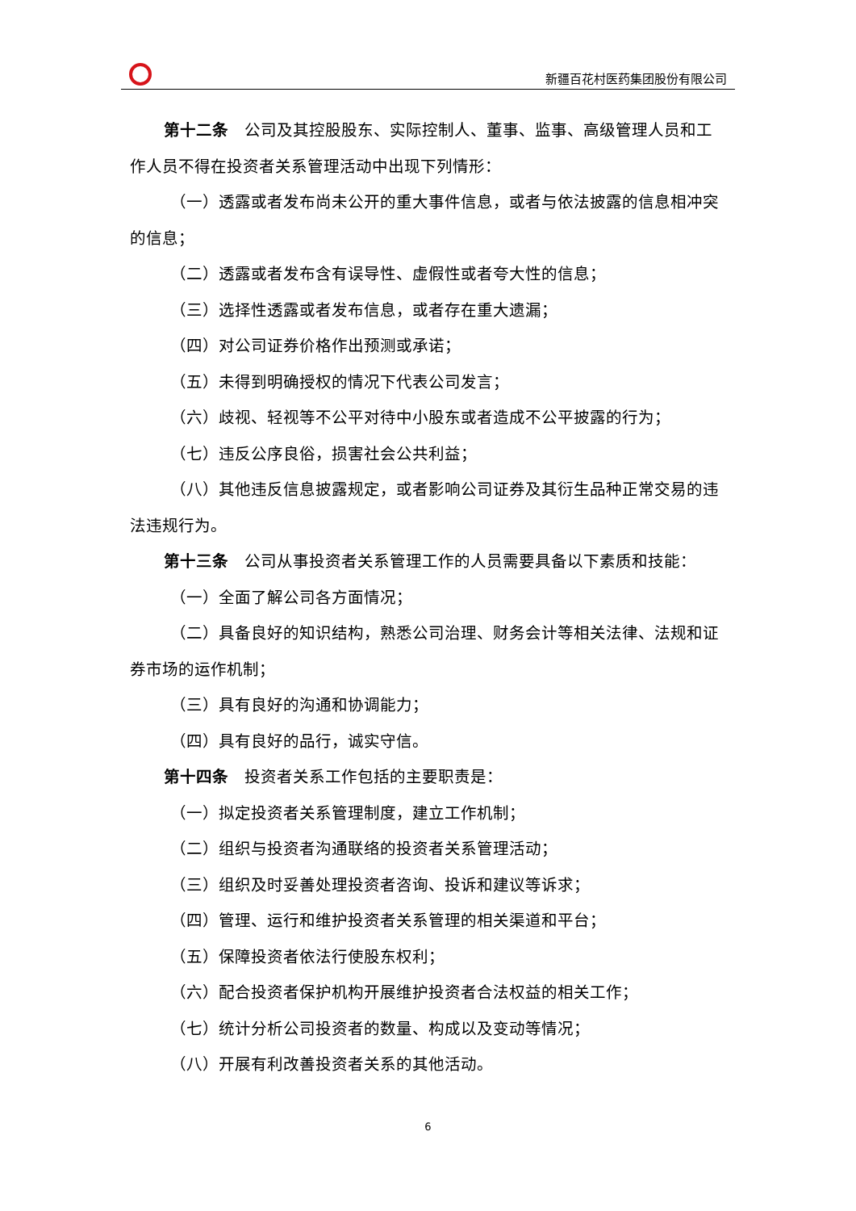新疆百花村医药集团股份有限公司
第十二条　公司及其控股股东、实际控制人、董事、监事、高级管理人员和工作人员不得在投资者关系管理活动中出现下列情形：
（一）透露或者发布尚未公开的重大事件信息，或者与依法披露的信息相冲突的信息；
（二）透露或者发布含有误导性、虚假性或者夸大性的信息；
（三）选择性透露或者发布信息，或者存在重大遗漏；
（四）对公司证券价格作出预测或承诺；
（五）未得到明确授权的情况下代表公司发言；
（六）歧视、轻视等不公平对待中小股东或者造成不公平披露的行为；
（七）违反公序良俗，损害社会公共利益；
（八）其他违反信息披露规定，或者影响公司证券及其衍生品种正常交易的违法违规行为。
第十三条　公司从事投资者关系管理工作的人员需要具备以下素质和技能：
（一）全面了解公司各方面情况；
（二）具备良好的知识结构，熟悉公司治理、财务会计等相关法律、法规和证券市场的运作机制；
（三）具有良好的沟通和协调能力；
（四）具有良好的品行，诚实守信。
第十四条　投资者关系工作包括的主要职责是：
（一）拟定投资者关系管理制度，建立工作机制；
（二）组织与投资者沟通联络的投资者关系管理活动；
（三）组织及时妥善处理投资者咨询、投诉和建议等诉求；
（四）管理、运行和维护投资者关系管理的相关渠道和平台；
（五）保障投资者依法行使股东权利；
（六）配合投资者保护机构开展维护投资者合法权益的相关工作；
（七）统计分析公司投资者的数量、构成以及变动等情况；
（八）开展有利改善投资者关系的其他活动。
6